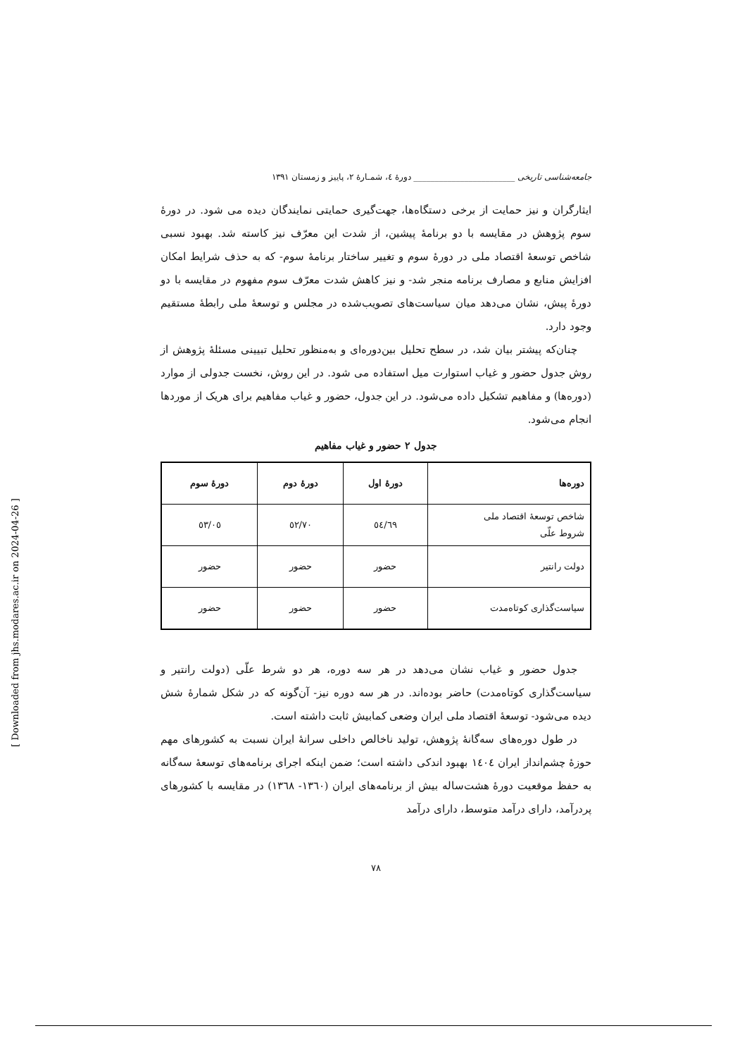جامعه‌شناسی تاریخی ________________________ دورهٔ ٤، شمـارهٔ ٢، پاییز و زمستان ١٣٩١
ایثارگران و نیز حمایت از برخی دستگاه‌ها، جهت‌گیری حمایتی نمایندگان دیده می شود. در دورهٔ سوم پژوهش در مقایسه با دو برنامهٔ پیشین، از شدت این معرّف نیز کاسته شد. بهبود نسبی شاخص توسعهٔ اقتصاد ملی در دورهٔ سوم و تغییر ساختار برنامهٔ سوم- که به حذف شرایط امکان افزایش منابع و مصارف برنامه منجر شد- و نیز کاهش شدت معرّف سوم مفهوم در مقایسه با دو دورهٔ پیش، نشان می‌دهد میان سیاست‌های تصویب‌شده در مجلس و توسعهٔ ملی رابطهٔ مستقیم وجود دارد.
چنان‌که پیشتر بیان شد، در سطح تحلیل بین‌دوره‌ای و به‌منظور تحلیل تبیینی مسئلهٔ پژوهش از روش جدول حضور و غیاب استوارت میل استفاده می شود. در این روش، نخست جدولی از موارد (دوره‌ها) و مفاهیم تشکیل داده می‌شود. در این جدول، حضور و غیاب مفاهیم برای هریک از موردها انجام می‌شود.
جدول ٢ حضور و غیاب مفاهیم
| دوره‌ها | دورهٔ اول | دورهٔ دوم | دورهٔ سوم |
| --- | --- | --- | --- |
| شاخص توسعهٔ اقتصاد ملی شروط علّی | ٥٤/٦٩ | ٥٢/٧٠ | ٥٣/٠٥ |
| دولت رانتیر | حضور | حضور | حضور |
| سیاست‌گذاری کوتاه‌مدت | حضور | حضور | حضور |
جدول حضور و غیاب نشان می‌دهد در هر سه دوره، هر دو شرط علّی (دولت رانتیر و سیاست‌گذاری کوتاه‌مدت) حاضر بوده‌اند. در هر سه دوره نیز- آن‌گونه که در شکل شمارهٔ شش دیده می‌شود- توسعهٔ اقتصاد ملی ایران وضعی کمابیش ثابت داشته است.
در طول دوره‌های سه‌گانهٔ پژوهش، تولید ناخالص داخلی سرانهٔ ایران نسبت به کشورهای مهم حوزهٔ چشم‌انداز ایران ١٤٠٤ بهبود اندکی داشته است؛ ضمن اینکه اجرای برنامه‌های توسعهٔ سه‌گانه به حفظ موقعیت دورهٔ هشت‌ساله بیش از برنامه‌های ایران (١٣٦٠- ١٣٦٨) در مقایسه با کشورهای پردرآمد، دارای درآمد متوسط، دارای درآمد
٧٨
[ Downloaded from jhs.modares.ac.ir on 2024-04-26 ]